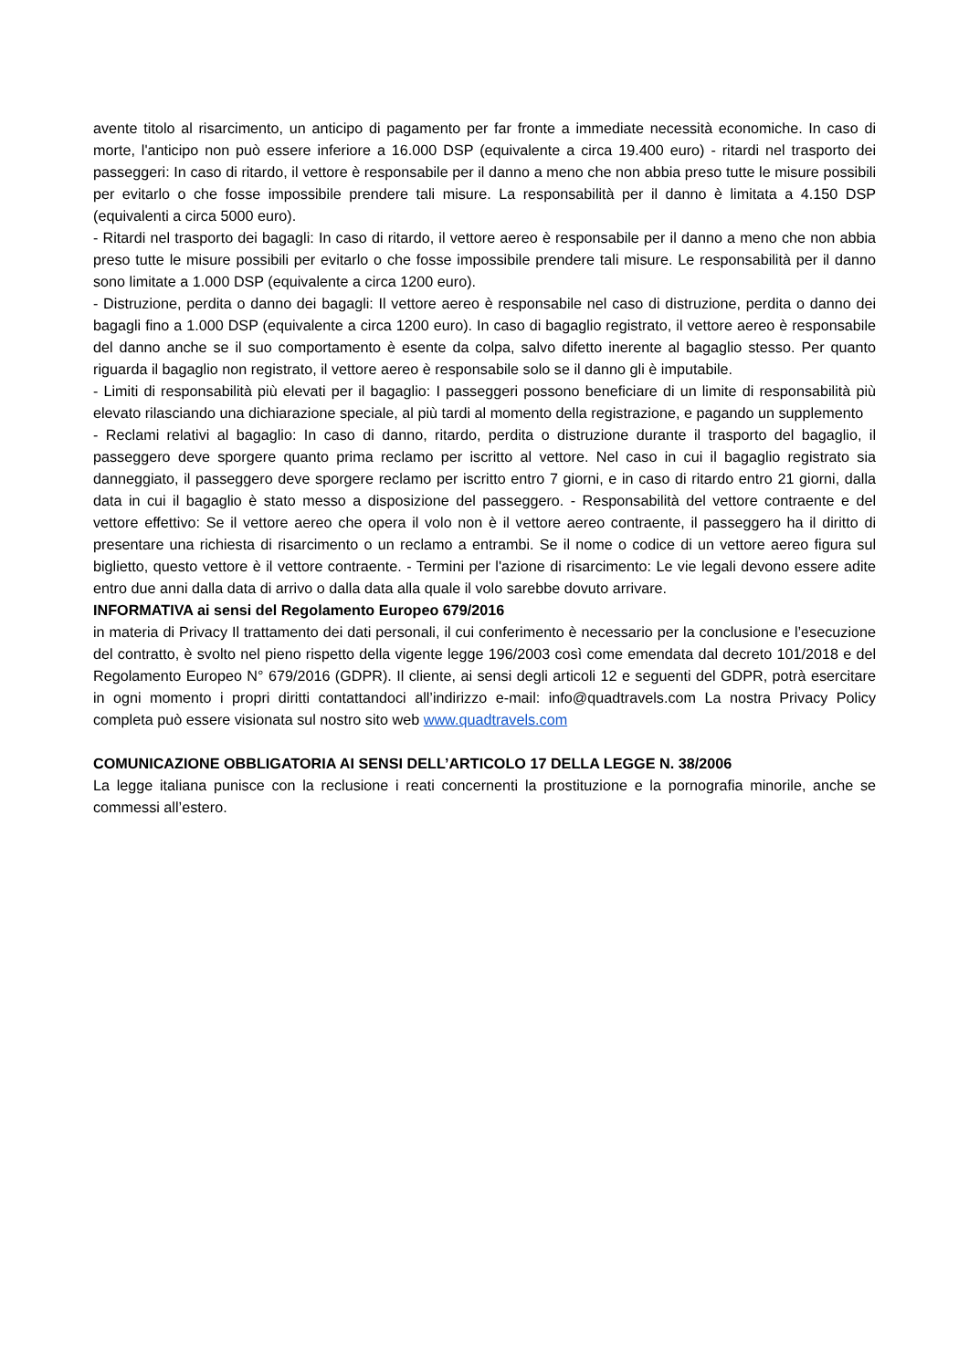avente titolo al risarcimento, un anticipo di pagamento per far fronte a immediate necessità economiche. In caso di morte, l'anticipo non può essere inferiore a 16.000 DSP (equivalente a circa 19.400 euro) - ritardi nel trasporto dei passeggeri: In caso di ritardo, il vettore è responsabile per il danno a meno che non abbia preso tutte le misure possibili per evitarlo o che fosse impossibile prendere tali misure. La responsabilità per il danno è limitata a 4.150 DSP (equivalenti a circa 5000 euro).
- Ritardi nel trasporto dei bagagli: In caso di ritardo, il vettore aereo è responsabile per il danno a meno che non abbia preso tutte le misure possibili per evitarlo o che fosse impossibile prendere tali misure. Le responsabilità per il danno sono limitate a 1.000 DSP (equivalente a circa 1200 euro).
- Distruzione, perdita o danno dei bagagli: Il vettore aereo è responsabile nel caso di distruzione, perdita o danno dei bagagli fino a 1.000 DSP (equivalente a circa 1200 euro). In caso di bagaglio registrato, il vettore aereo è responsabile del danno anche se il suo comportamento è esente da colpa, salvo difetto inerente al bagaglio stesso. Per quanto riguarda il bagaglio non registrato, il vettore aereo è responsabile solo se il danno gli è imputabile.
- Limiti di responsabilità più elevati per il bagaglio: I passeggeri possono beneficiare di un limite di responsabilità più elevato rilasciando una dichiarazione speciale, al più tardi al momento della registrazione, e pagando un supplemento
- Reclami relativi al bagaglio: In caso di danno, ritardo, perdita o distruzione durante il trasporto del bagaglio, il passeggero deve sporgere quanto prima reclamo per iscritto al vettore. Nel caso in cui il bagaglio registrato sia danneggiato, il passeggero deve sporgere reclamo per iscritto entro 7 giorni, e in caso di ritardo entro 21 giorni, dalla data in cui il bagaglio è stato messo a disposizione del passeggero. - Responsabilità del vettore contraente e del vettore effettivo: Se il vettore aereo che opera il volo non è il vettore aereo contraente, il passeggero ha il diritto di presentare una richiesta di risarcimento o un reclamo a entrambi. Se il nome o codice di un vettore aereo figura sul biglietto, questo vettore è il vettore contraente. - Termini per l'azione di risarcimento: Le vie legali devono essere adite entro due anni dalla data di arrivo o dalla data alla quale il volo sarebbe dovuto arrivare.
INFORMATIVA ai sensi del Regolamento Europeo 679/2016
in materia di Privacy Il trattamento dei dati personali, il cui conferimento è necessario per la conclusione e l’esecuzione del contratto, è svolto nel pieno rispetto della vigente legge 196/2003 così come emendata dal decreto 101/2018 e del Regolamento Europeo N° 679/2016 (GDPR). Il cliente, ai sensi degli articoli 12 e seguenti del GDPR, potrà esercitare in ogni momento i propri diritti contattandoci all’indirizzo e-mail: info@quadtravels.com La nostra Privacy Policy completa può essere visionata sul nostro sito web www.quadtravels.com
COMUNICAZIONE OBBLIGATORIA AI SENSI DELL’ARTICOLO 17 DELLA LEGGE N. 38/2006
La legge italiana punisce con la reclusione i reati concernenti la prostituzione e la pornografia minorile, anche se commessi all’estero.